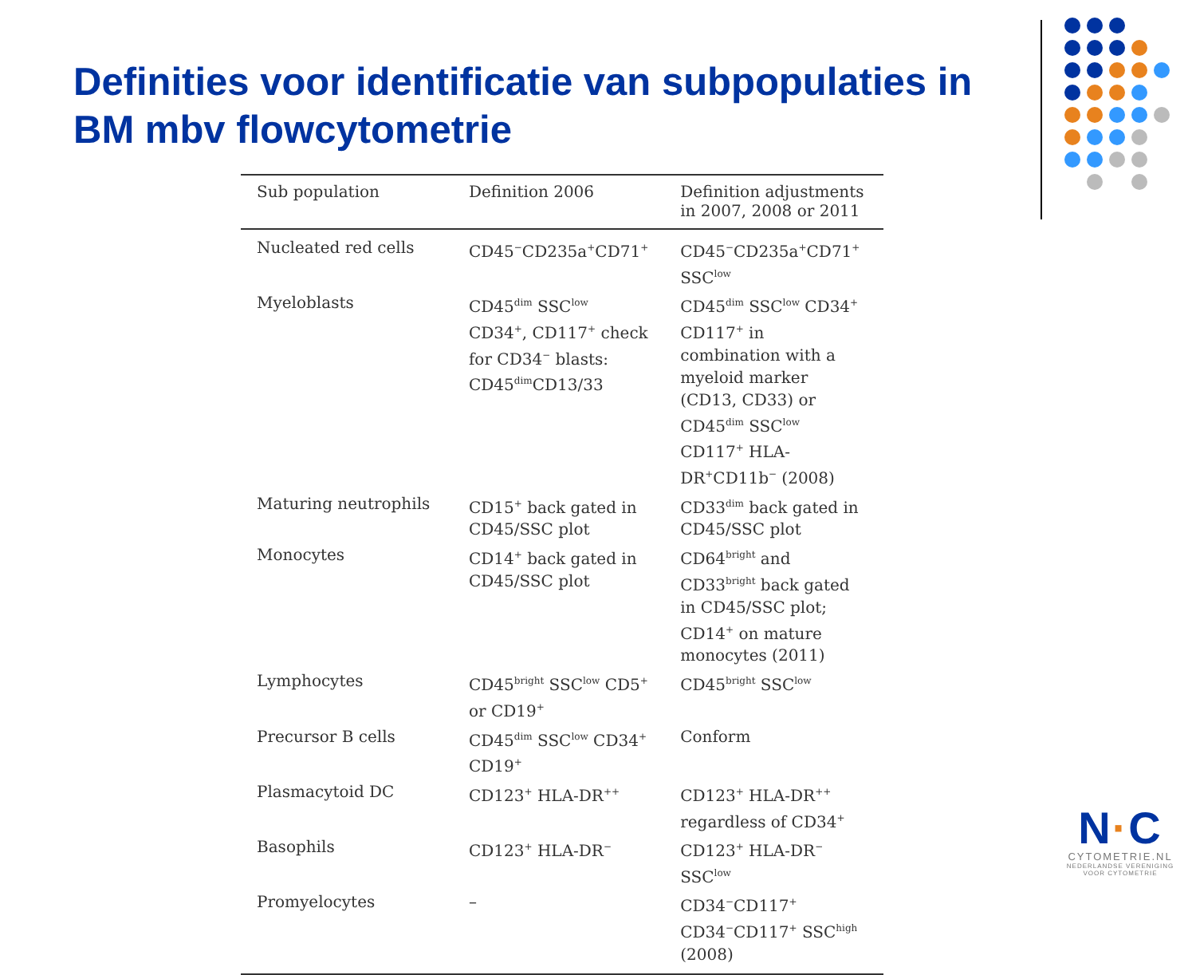Definities voor identificatie van subpopulaties in BM mbv flowcytometrie
| Sub population | Definition 2006 | Definition adjustments in 2007, 2008 or 2011 |
| --- | --- | --- |
| Nucleated red cells | CD45<sup>−</sup>CD235a<sup>+</sup>CD71<sup>+</sup> | CD45<sup>−</sup>CD235a<sup>+</sup>CD71<sup>+</sup> SSC<sup>low</sup> |
| Myeloblasts | CD45<sup>dim</sup> SSC<sup>low</sup> CD34<sup>+</sup>, CD117<sup>+</sup> check for CD34<sup>−</sup> blasts: CD45<sup>dim</sup>CD13/33 | CD45<sup>dim</sup> SSC<sup>low</sup> CD34<sup>+</sup> CD117<sup>+</sup> in combination with a myeloid marker (CD13, CD33) or CD45<sup>dim</sup> SSC<sup>low</sup> CD117<sup>+</sup> HLA-DR<sup>+</sup>CD11b<sup>−</sup> (2008) |
| Maturing neutrophils | CD15<sup>+</sup> back gated in CD45/SSC plot | CD33<sup>dim</sup> back gated in CD45/SSC plot |
| Monocytes | CD14<sup>+</sup> back gated in CD45/SSC plot | CD64<sup>bright</sup> and CD33<sup>bright</sup> back gated in CD45/SSC plot; CD14<sup>+</sup> on mature monocytes (2011) |
| Lymphocytes | CD45<sup>bright</sup> SSC<sup>low</sup> CD5<sup>+</sup> or CD19<sup>+</sup> | CD45<sup>bright</sup> SSC<sup>low</sup> |
| Precursor B cells | CD45<sup>dim</sup> SSC<sup>low</sup> CD34<sup>+</sup> CD19<sup>+</sup> | Conform |
| Plasmacytoid DC | CD123<sup>+</sup> HLA-DR<sup>++</sup> | CD123<sup>+</sup> HLA-DR<sup>++</sup> regardless of CD34<sup>+</sup> |
| Basophils | CD123<sup>+</sup> HLA-DR<sup>−</sup> | CD123<sup>+</sup> HLA-DR<sup>−</sup> SSC<sup>low</sup> |
| Promyelocytes | – | CD34<sup>−</sup>CD117<sup>+</sup> CD34<sup>−</sup>CD117<sup>+</sup> SSC<sup>high</sup> (2008) |
N·C
CYTOMETRIE.NL
NEDERLANDSE VERENIGING
VOOR CYTOMETRIE